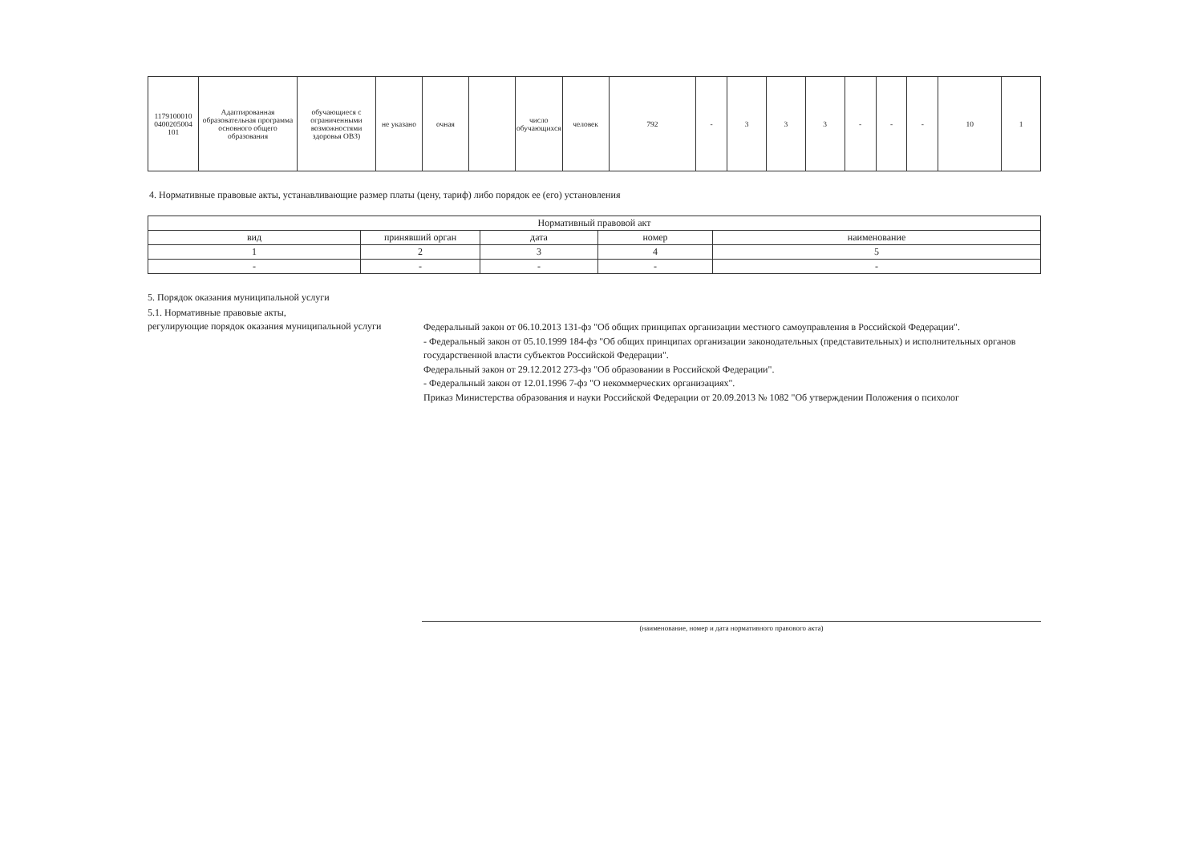| 1179100010 0400205004 101 | Адаптированная образовательная программа основного общего образования | обучающиеся с ограниченными возможностями здоровья ОВЗ) | не указано | очная | | число обучающихся | человек | 792 | - | 3 | 3 | 3 | - | - | - | 10 | 1 |
4. Нормативные правовые акты, устанавливающие размер платы (цену, тариф) либо порядок ее (его) установления
| Нормативный правовой акт | | | | |
| --- | --- | --- | --- | --- |
| вид | принявший орган | дата | номер | наименование |
| 1 | 2 | 3 | 4 | 5 |
| - | - | - | - | - |
5. Порядок оказания муниципальной услуги
5.1. Нормативные правовые акты,
регулирующие порядок оказания муниципальной услуги
Федеральный закон от 06.10.2013 131-фз "Об общих принципах организации местного самоуправления в Российской Федерации".
- Федеральный закон от 05.10.1999 184-фз "Об общих принципах организации законодательных (представительных) и исполнительных органов государственной власти субъектов Российской Федерации".
Федеральный закон от 29.12.2012 273-фз "Об образовании в Российской Федерации".
- Федеральный закон от 12.01.1996 7-фз "О некоммерческих организациях".
Приказ Министерства образования и науки Российской Федерации от 20.09.2013 № 1082 "Об утверждении Положения о психолог
(наименование, номер и дата нормативного правового акта)